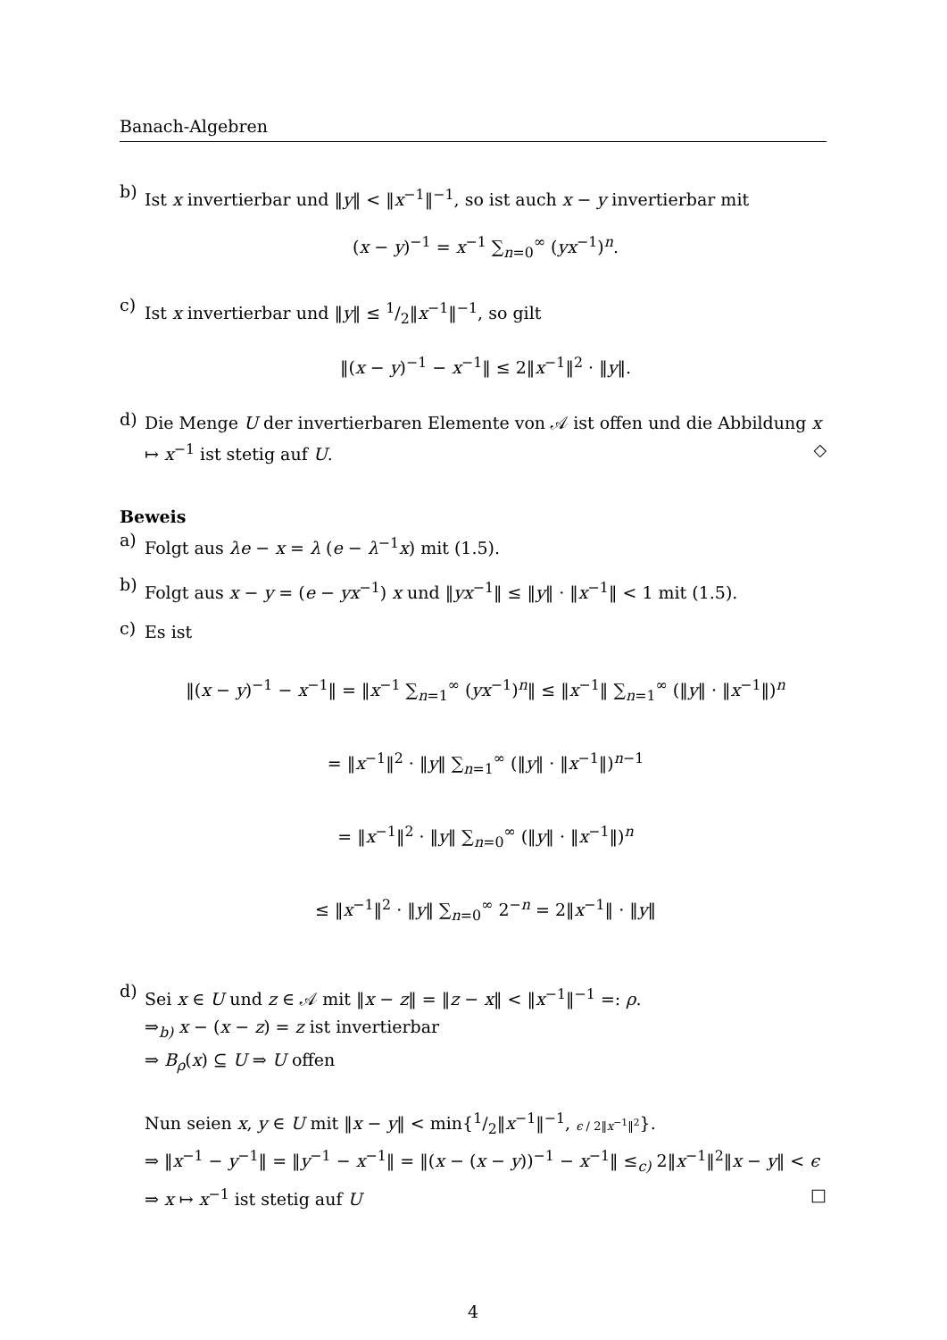Banach-Algebren
b)
Ist x invertierbar und ‖y‖ < ‖x<sup>−1</sup>‖<sup>−1</sup>, so ist auch x − y invertierbar mit
(x − y)<sup>−1</sup> = x<sup>−1</sup> ∑<sub>n=0</sub><sup>∞</sup> (yx<sup>−1</sup>)<sup>n</sup>.
c)
Ist x invertierbar und ‖y‖ ≤ 1/2‖x<sup>−1</sup>‖<sup>−1</sup>, so gilt
‖(x − y)<sup>−1</sup> − x<sup>−1</sup>‖ ≤ 2‖x<sup>−1</sup>‖<sup>2</sup> · ‖y‖.
d)
Die Menge U der invertierbaren Elemente von 𝒜 ist offen und die Abbildung x ↦ x<sup>−1</sup> ist stetig auf U. ◇
Beweis
a)
Folgt aus λe − x = λ (e − λ<sup>−1</sup>x) mit (1.5).
b)
Folgt aus x − y = (e − yx<sup>−1</sup>) x und ‖yx<sup>−1</sup>‖ ≤ ‖y‖ · ‖x<sup>−1</sup>‖ < 1 mit (1.5).
c)
Es ist
‖(x − y)<sup>−1</sup> − x<sup>−1</sup>‖ = ‖x<sup>−1</sup> ∑<sub>n=1</sub><sup>∞</sup> (yx<sup>−1</sup>)<sup>n</sup>‖ ≤ ‖x<sup>−1</sup>‖ ∑<sub>n=1</sub><sup>∞</sup> (‖y‖ · ‖x<sup>−1</sup>‖)<sup>n</sup>
= ‖x<sup>−1</sup>‖<sup>2</sup> · ‖y‖ ∑<sub>n=1</sub><sup>∞</sup> (‖y‖ · ‖x<sup>−1</sup>‖)<sup>n−1</sup>
= ‖x<sup>−1</sup>‖<sup>2</sup> · ‖y‖ ∑<sub>n=0</sub><sup>∞</sup> (‖y‖ · ‖x<sup>−1</sup>‖)<sup>n</sup>
≤ ‖x<sup>−1</sup>‖<sup>2</sup> · ‖y‖ ∑<sub>n=0</sub><sup>∞</sup> 2<sup>−n</sup> = 2‖x<sup>−1</sup>‖ · ‖y‖
d)
Sei x ∈ U und z ∈ 𝒜 mit ‖x − z‖ = ‖z − x‖ < ‖x<sup>−1</sup>‖<sup>−1</sup> =: ρ.
⇒<sub>b)</sub> x − (x − z) = z ist invertierbar
⇒ B<sub>ρ</sub>(x) ⊆ U ⇒ U offen
Nun seien x, y ∈ U mit ‖x − y‖ < min{1/2‖x<sup>−1</sup>‖<sup>−1</sup>, ϵ / 2‖x<sup>−1</sup>‖<sup>2</sup>}.
⇒ ‖x<sup>−1</sup> − y<sup>−1</sup>‖ = ‖y<sup>−1</sup> − x<sup>−1</sup>‖ = ‖(x − (x − y))<sup>−1</sup> − x<sup>−1</sup>‖ ≤<sub>c)</sub> 2‖x<sup>−1</sup>‖<sup>2</sup>‖x − y‖ < ϵ
⇒ x ↦ x<sup>−1</sup> ist stetig auf U □
4